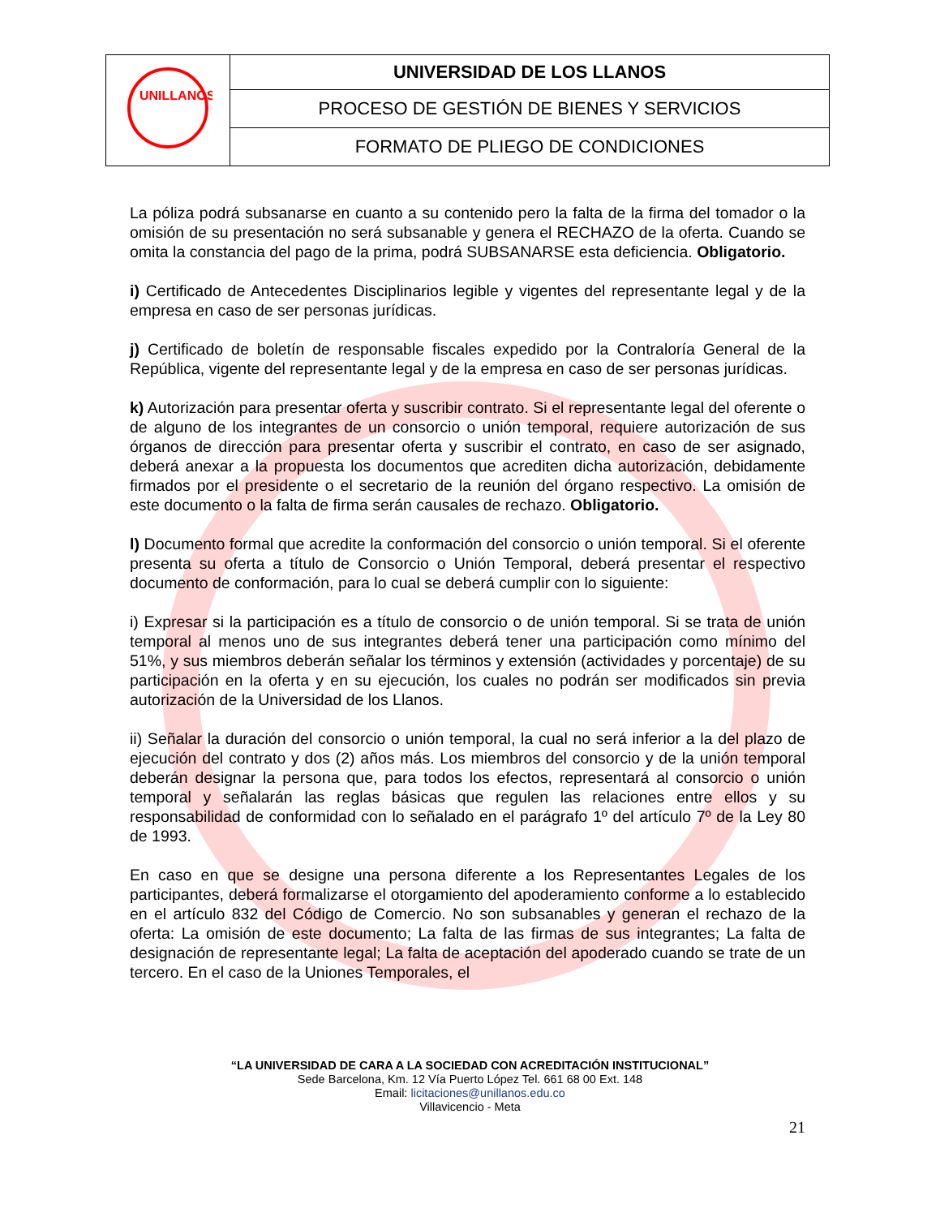| UNILLANOS | UNIVERSIDAD DE LOS LLANOS |
| | PROCESO DE GESTIÓN DE BIENES Y SERVICIOS |
| | FORMATO DE PLIEGO DE CONDICIONES |
La póliza podrá subsanarse en cuanto a su contenido pero la falta de la firma del tomador o la omisión de su presentación no será subsanable y genera el RECHAZO de la oferta. Cuando se omita la constancia del pago de la prima, podrá SUBSANARSE esta deficiencia. Obligatorio.
i) Certificado de Antecedentes Disciplinarios legible y vigentes del representante legal y de la empresa en caso de ser personas jurídicas.
j) Certificado de boletín de responsable fiscales expedido por la Contraloría General de la República, vigente del representante legal y de la empresa en caso de ser personas jurídicas.
k) Autorización para presentar oferta y suscribir contrato. Si el representante legal del oferente o de alguno de los integrantes de un consorcio o unión temporal, requiere autorización de sus órganos de dirección para presentar oferta y suscribir el contrato, en caso de ser asignado, deberá anexar a la propuesta los documentos que acrediten dicha autorización, debidamente firmados por el presidente o el secretario de la reunión del órgano respectivo. La omisión de este documento o la falta de firma serán causales de rechazo. Obligatorio.
l) Documento formal que acredite la conformación del consorcio o unión temporal. Si el oferente presenta su oferta a título de Consorcio o Unión Temporal, deberá presentar el respectivo documento de conformación, para lo cual se deberá cumplir con lo siguiente:
i) Expresar si la participación es a título de consorcio o de unión temporal. Si se trata de unión temporal al menos uno de sus integrantes deberá tener una participación como mínimo del 51%, y sus miembros deberán señalar los términos y extensión (actividades y porcentaje) de su participación en la oferta y en su ejecución, los cuales no podrán ser modificados sin previa autorización de la Universidad de los Llanos.
ii) Señalar la duración del consorcio o unión temporal, la cual no será inferior a la del plazo de ejecución del contrato y dos (2) años más. Los miembros del consorcio y de la unión temporal deberán designar la persona que, para todos los efectos, representará al consorcio o unión temporal y señalarán las reglas básicas que regulen las relaciones entre ellos y su responsabilidad de conformidad con lo señalado en el parágrafo 1º del artículo 7º de la Ley 80 de 1993.
En caso en que se designe una persona diferente a los Representantes Legales de los participantes, deberá formalizarse el otorgamiento del apoderamiento conforme a lo establecido en el artículo 832 del Código de Comercio. No son subsanables y generan el rechazo de la oferta: La omisión de este documento; La falta de las firmas de sus integrantes; La falta de designación de representante legal; La falta de aceptación del apoderado cuando se trate de un tercero. En el caso de la Uniones Temporales, el
“LA UNIVERSIDAD DE CARA A LA SOCIEDAD CON ACREDITACIÓN INSTITUCIONAL”
Sede Barcelona, Km. 12 Vía Puerto López Tel. 661 68 00 Ext. 148
Email: licitaciones@unillanos.edu.co
Villavicencio - Meta
21